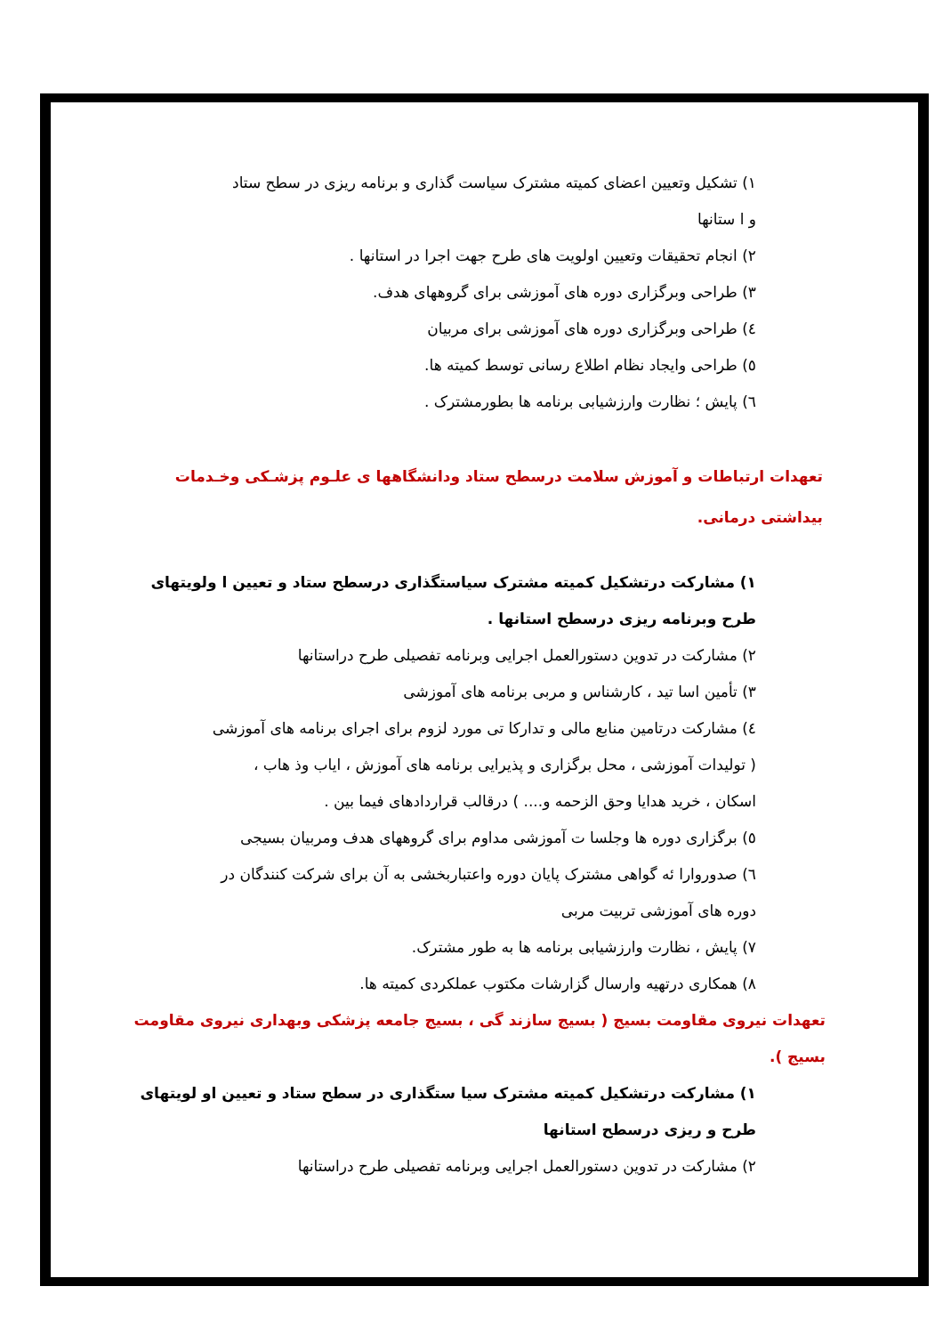۱) تشکیل وتعیین اعضای کمیته مشترک سیاست گذاری و برنامه ریزی در سطح ستاد
و ا ستانها
۲) انجام تحقیقات وتعیین اولویت های طرح جهت اجرا در استانها .
۳) طراحی وبرگزاری دوره های آموزشی برای گروههای هدف.
٤) طراحی وبرگزاری دوره های آموزشی برای مربیان
٥) طراحی وایجاد نظام اطلاع رسانی توسط کمیته ها.
٦) پایش ؛ نظارت وارزشیابی برنامه ها بطورمشترک .
تعهدات ارتباطات و آموزش سلامت درسطح ستاد ودانشگاهها ی علـوم پزشـکی وخـدمات بیداشتی درمانی.
۱) مشارکت درتشکیل کمیته مشترک سیاستگذاری درسطح ستاد و تعیین ا ولویتهای
طرح وبرنامه ریزی درسطح استانها .
۲) مشارکت در تدوین دستورالعمل اجرایی وبرنامه تفصیلی طرح دراستانها
۳) تأمین اسا تید ، کارشناس و مربی برنامه های آموزشی
٤) مشارکت درتامین منابع مالی و تدارکا تی مورد لزوم برای اجرای برنامه های آموزشی
( تولیدات آموزشی ، محل برگزاری و پذیرایی برنامه های آموزش ، ایاب وذ هاب ،
اسکان ، خرید هدایا وحق الزحمه و.... ) درقالب قراردادهای فیما بین .
٥) برگزاری دوره ها وجلسا ت آموزشی مداوم برای گروههای هدف ومربیان بسیجی
٦) صدوروارا ئه گواهی مشترک پایان دوره واعتباربخشی به آن برای شرکت کنندگان در
دوره های آموزشی تربیت مربی
۷) پایش ، نظارت وارزشیابی برنامه ها به طور مشترک.
۸) همکاری درتهیه وارسال گزارشات مکتوب عملکردی کمیته ها.
تعهدات نیروی مقاومت بسیج ( بسیج سازند گی ، بسیج جامعه پزشکی وبهداری نیروی مقاومت بسیج ).
۱) مشارکت درتشکیل کمیته مشترک سیا ستگذاری در سطح ستاد و تعیین او لویتهای
طرح و ریزی درسطح استانها
۲) مشارکت در تدوین دستورالعمل اجرایی وبرنامه تفصیلی طرح دراستانها